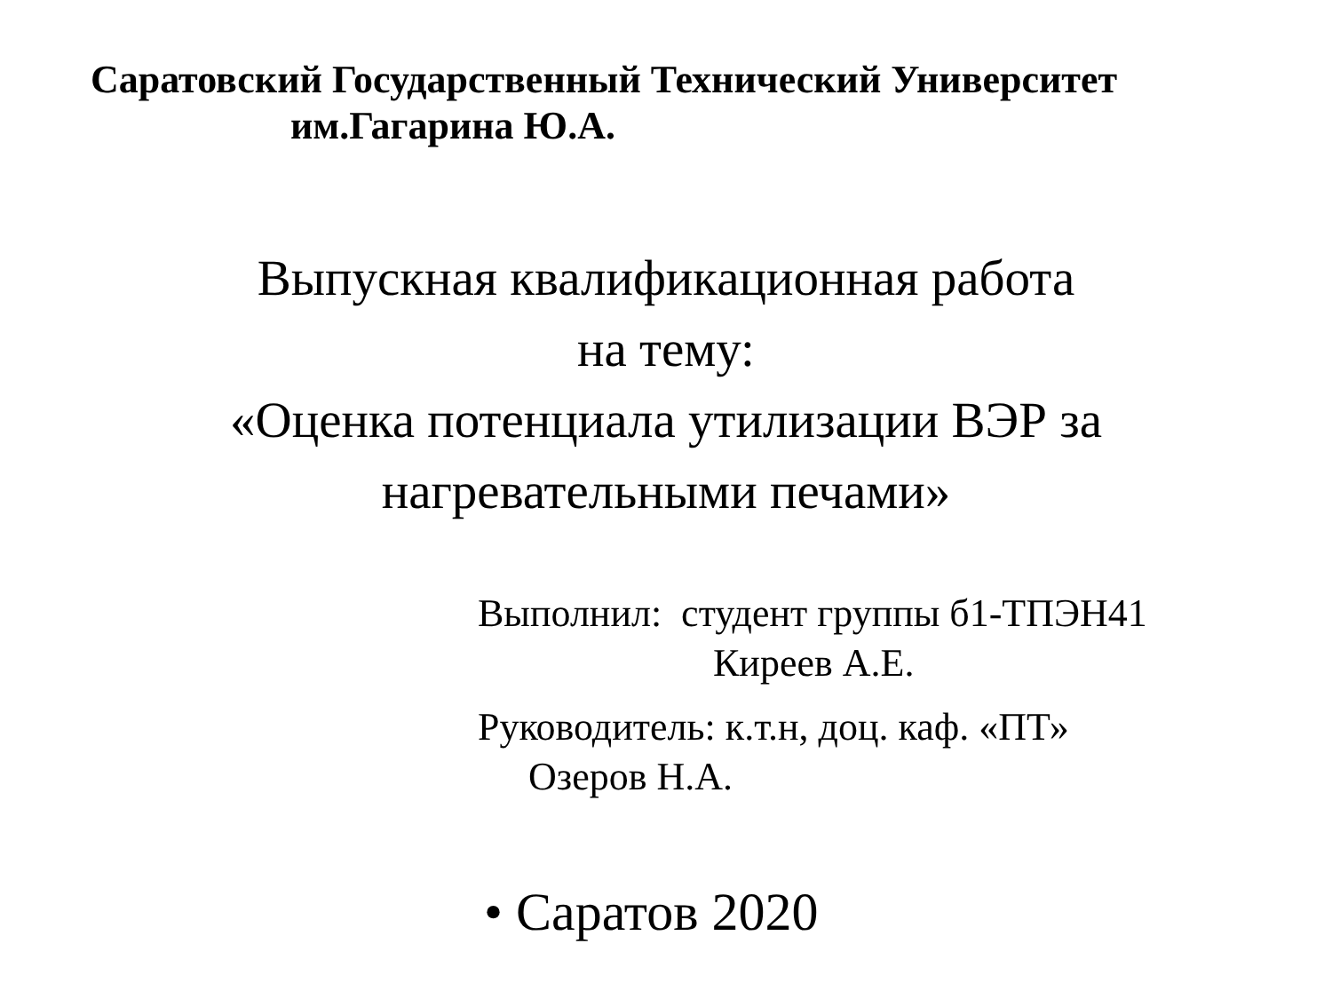Саратовский Государственный Технический Университет
им.Гагарина Ю.А.
Выпускная квалификационная работа
на тему:
«Оценка потенциала утилизации ВЭР за
нагревательными печами»
Выполнил: студент группы б1-ТПЭН41
Киреев А.Е.
Руководитель: к.т.н, доц. каф. «ПТ»
Озеров Н.А.
• Саратов 2020